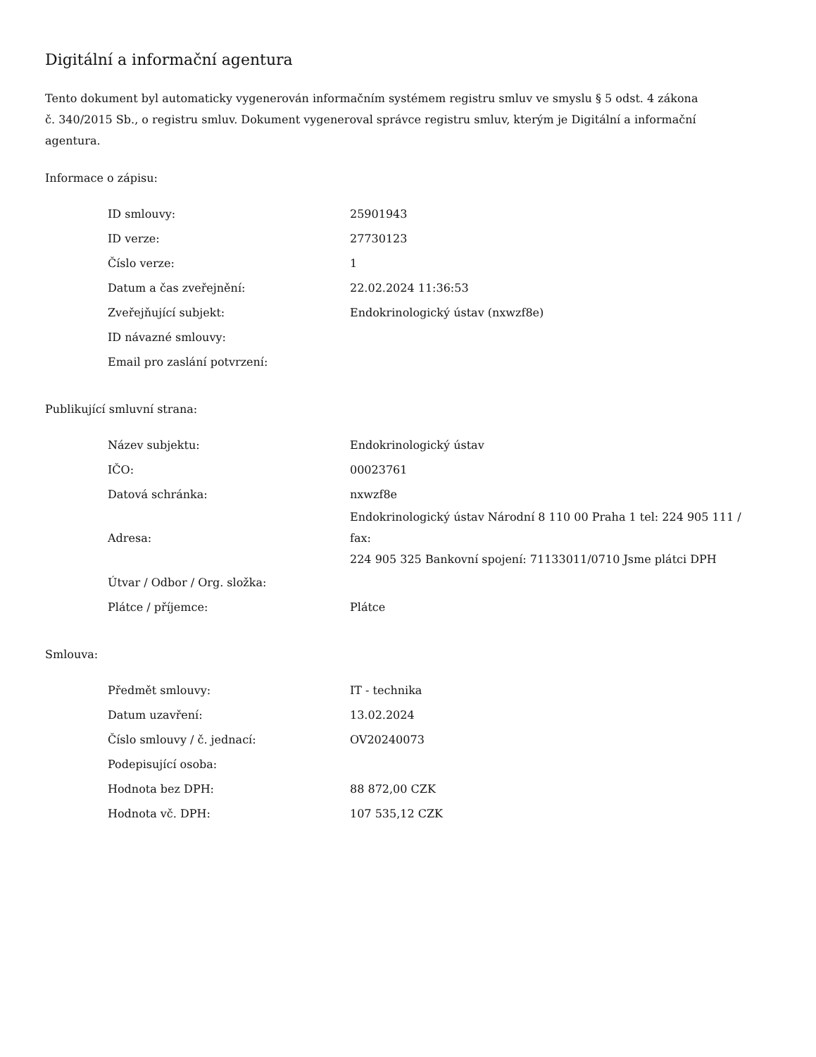Digitální a informační agentura
Tento dokument byl automaticky vygenerován informačním systémem registru smluv ve smyslu § 5 odst. 4 zákona
č. 340/2015 Sb., o registru smluv. Dokument vygeneroval správce registru smluv, kterým je Digitální a informační agentura.
Informace o zápisu:
| ID smlouvy: | 25901943 |
| ID verze: | 27730123 |
| Číslo verze: | 1 |
| Datum a čas zveřejnění: | 22.02.2024 11:36:53 |
| Zveřejňující subjekt: | Endokrinologický ústav (nxwzf8e) |
| ID návazné smlouvy: | |
| Email pro zaslání potvrzení: | |
Publikující smluvní strana:
| Název subjektu: | Endokrinologický ústav |
| IČO: | 00023761 |
| Datová schránka: | nxwzf8e |
| Adresa: | Endokrinologický ústav Národní 8 110 00 Praha 1 tel: 224 905 111 / fax: 224 905 325 Bankovní spojení: 71133011/0710 Jsme plátci DPH |
| Útvar / Odbor / Org. složka: | |
| Plátce / příjemce: | Plátce |
Smlouva:
| Předmět smlouvy: | IT - technika |
| Datum uzavření: | 13.02.2024 |
| Číslo smlouvy / č. jednací: | OV20240073 |
| Podepisující osoba: | |
| Hodnota bez DPH: | 88 872,00 CZK |
| Hodnota vč. DPH: | 107 535,12 CZK |